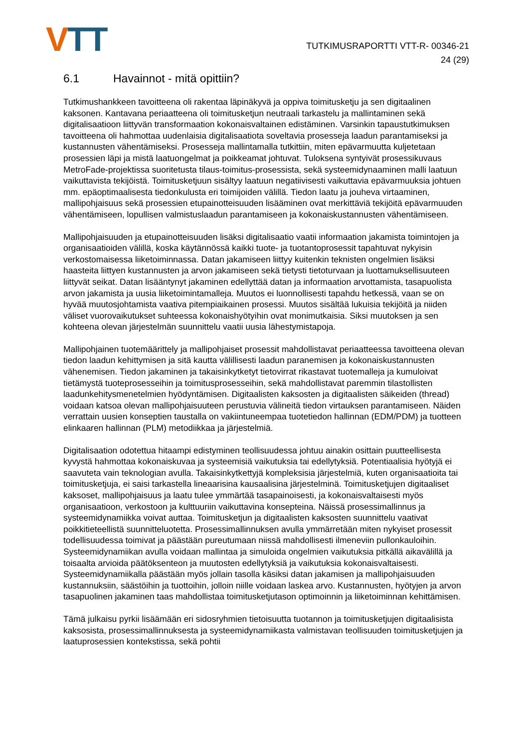VTT
TUTKIMUSRAPORTTI VTT-R- 00346-21
24 (29)
6.1 Havainnot - mitä opittiin?
Tutkimushankkeen tavoitteena oli rakentaa läpinäkyvä ja oppiva toimitusketju ja sen digitaalinen kaksonen. Kantavana periaatteena oli toimitusketjun neutraali tarkastelu ja mallintaminen sekä digitalisaatioon liittyvän transformaation kokonaisvaltainen edistäminen. Varsinkin tapaustutkimuksen tavoitteena oli hahmottaa uudenlaisia digitalisaatiota soveltavia prosesseja laadun parantamiseksi ja kustannusten vähentämiseksi. Prosesseja mallintamalla tutkittiin, miten epävarmuutta kuljetetaan prosessien läpi ja mistä laatuongelmat ja poikkeamat johtuvat. Tuloksena syntyivät prosessikuvaus MetroFade-projektissa suoritetusta tilaus-toimitus-prosessista, sekä systeemidynaaminen malli laatuun vaikuttavista tekijöistä. Toimitusketjuun sisältyy laatuun negatiivisesti vaikuttavia epävarmuuksia johtuen mm. epäoptimaalisesta tiedonkulusta eri toimijoiden välillä. Tiedon laatu ja jouheva virtaaminen, mallipohjaisuus sekä prosessien etupainotteisuuden lisääminen ovat merkittäviä tekijöitä epävarmuuden vähentämiseen, lopullisen valmistuslaadun parantamiseen ja kokonaiskustannusten vähentämiseen.
Mallipohjaisuuden ja etupainotteisuuden lisäksi digitalisaatio vaatii informaation jakamista toimintojen ja organisaatioiden välillä, koska käytännössä kaikki tuote- ja tuotantoprosessit tapahtuvat nykyisin verkostomaisessa liiketoiminnassa. Datan jakamiseen liittyy kuitenkin teknisten ongelmien lisäksi haasteita liittyen kustannusten ja arvon jakamiseen sekä tietysti tietoturvaan ja luottamuksellisuuteen liittyvät seikat. Datan lisääntynyt jakaminen edellyttää datan ja informaation arvottamista, tasapuolista arvon jakamista ja uusia liiketoimintamalleja. Muutos ei luonnollisesti tapahdu hetkessä, vaan se on hyvää muutosjohtamista vaativa pitempiaikainen prosessi. Muutos sisältää lukuisia tekijöitä ja niiden väliset vuorovaikutukset suhteessa kokonaishyötyihin ovat monimutkaisia. Siksi muutoksen ja sen kohteena olevan järjestelmän suunnittelu vaatii uusia lähestymistapoja.
Mallipohjainen tuotemäärittely ja mallipohjaiset prosessit mahdollistavat periaatteessa tavoitteena olevan tiedon laadun kehittymisen ja sitä kautta välillisesti laadun paranemisen ja kokonaiskustannusten vähenemisen. Tiedon jakaminen ja takaisinkytketyt tietovirrat rikastavat tuotemalleja ja kumuloivat tietämystä tuoteprosesseihin ja toimitusprosesseihin, sekä mahdollistavat paremmin tilastollisten laadunkehitysmenetelmien hyödyntämisen. Digitaalisten kaksosten ja digitaalisten säikeiden (thread) voidaan katsoa olevan mallipohjaisuuteen perustuvia välineitä tiedon virtauksen parantamiseen. Näiden verrattain uusien konseptien taustalla on vakiintuneempaa tuotetiedon hallinnan (EDM/PDM) ja tuotteen elinkaaren hallinnan (PLM) metodiikkaa ja järjestelmiä.
Digitalisaation odotettua hitaampi edistyminen teollisuudessa johtuu ainakin osittain puutteellisesta kyvystä hahmottaa kokonaiskuvaa ja systeemisiä vaikutuksia tai edellytyksiä. Potentiaalisia hyötyjä ei saavuteta vain teknologian avulla. Takaisinkytkettyjä kompleksisia järjestelmiä, kuten organisaatioita tai toimitusketjuja, ei saisi tarkastella lineaarisina kausaalisina järjestelminä. Toimitusketjujen digitaaliset kaksoset, mallipohjaisuus ja laatu tulee ymmärtää tasapainoisesti, ja kokonaisvaltaisesti myös organisaatioon, verkostoon ja kulttuuriin vaikuttavina konsepteina. Näissä prosessimallinnus ja systeemidynamiikka voivat auttaa. Toimitusketjun ja digitaalisten kaksosten suunnittelu vaativat poikkitieteellistä suunnitteluotetta. Prosessimallinnuksen avulla ymmärretään miten nykyiset prosessit todellisuudessa toimivat ja päästään pureutumaan niissä mahdollisesti ilmeneviin pullonkauloihin. Systeemidynamiikan avulla voidaan mallintaa ja simuloida ongelmien vaikutuksia pitkällä aikavälillä ja toisaalta arvioida päätöksenteon ja muutosten edellytyksiä ja vaikutuksia kokonaisvaltaisesti. Systeemidynamiikalla päästään myös jollain tasolla käsiksi datan jakamisen ja mallipohjaisuuden kustannuksiin, säästöihin ja tuottoihin, jolloin niille voidaan laskea arvo. Kustannusten, hyötyjen ja arvon tasapuolinen jakaminen taas mahdollistaa toimitusketjutason optimoinnin ja liiketoiminnan kehittämisen.
Tämä julkaisu pyrkii lisäämään eri sidosryhmien tietoisuutta tuotannon ja toimitusketjujen digitaalisista kaksosista, prosessimallinnuksesta ja systeemidynamiikasta valmistavan teollisuuden toimitusketjujen ja laatuprosessien kontekstissa, sekä pohtii